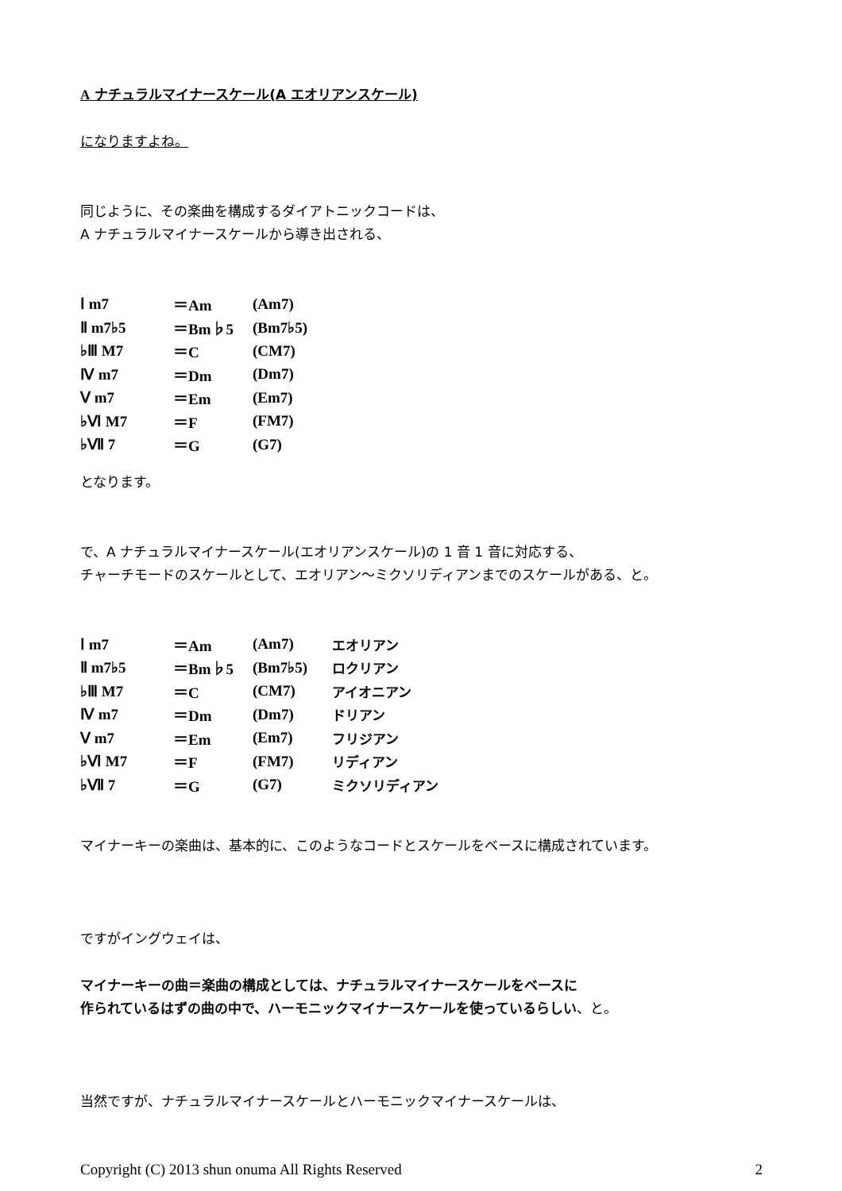A ナチュラルマイナースケール(A エオリアンスケール)
になりますよね。
同じように、その楽曲を構成するダイアトニックコードは、
A ナチュラルマイナースケールから導き出される、
| Ⅰ m7 | ＝Am | (Am7) |
| Ⅱ m7♭5 | ＝Bm♭5 | (Bm7♭5) |
| ♭Ⅲ M7 | ＝C | (CM7) |
| Ⅳ m7 | ＝Dm | (Dm7) |
| Ⅴ m7 | ＝Em | (Em7) |
| ♭Ⅵ M7 | ＝F | (FM7) |
| ♭Ⅶ 7 | ＝G | (G7) |
となります。
で、A ナチュラルマイナースケール(エオリアンスケール)の 1 音 1 音に対応する、
チャーチモードのスケールとして、エオリアン～ミクソリディアンまでのスケールがある、と。
| Ⅰ m7 | ＝Am | (Am7) | エオリアン |
| Ⅱ m7♭5 | ＝Bm♭5 | (Bm7♭5) | ロクリアン |
| ♭Ⅲ M7 | ＝C | (CM7) | アイオニアン |
| Ⅳ m7 | ＝Dm | (Dm7) | ドリアン |
| Ⅴ m7 | ＝Em | (Em7) | フリジアン |
| ♭Ⅵ M7 | ＝F | (FM7) | リディアン |
| ♭Ⅶ 7 | ＝G | (G7) | ミクソリディアン |
マイナーキーの楽曲は、基本的に、このようなコードとスケールをベースに構成されています。
ですがイングウェイは、
マイナーキーの曲＝楽曲の構成としては、ナチュラルマイナースケールをベースに
作られているはずの曲の中で、ハーモニックマイナースケールを使っているらしい、と。
当然ですが、ナチュラルマイナースケールとハーモニックマイナースケールは、
Copyright (C) 2013 shun onuma All Rights Reserved 2